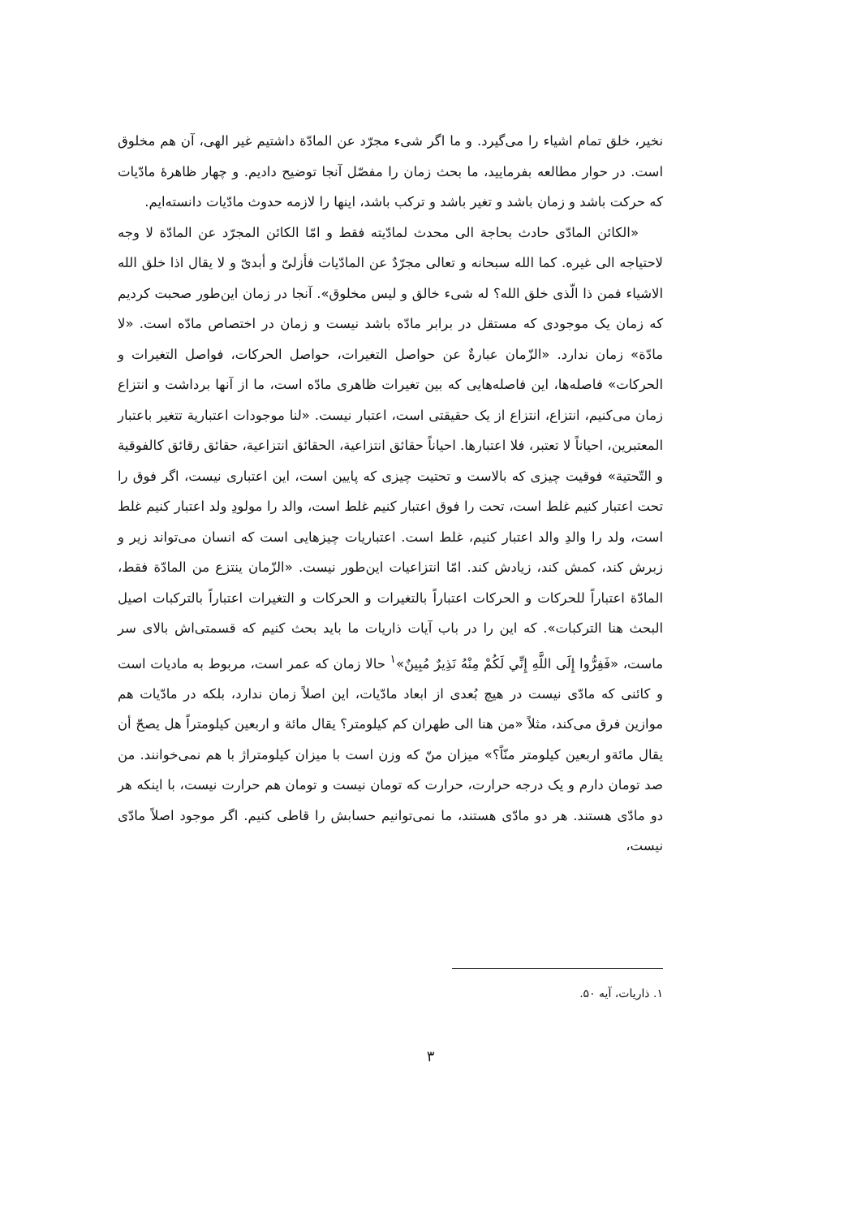نخیر، خلق تمام اشیاء را می‌گیرد. و ما اگر شیء مجرّد عن المادّة داشتیم غیر الهی، آن هم مخلوق است. در حوار مطالعه بفرمایید، ما بحث زمان را مفصّل آنجا توضیح دادیم. و چهار ظاهرهٔ مادّیات که حرکت باشد و زمان باشد و تغیر باشد و ترکب باشد، اینها را لازمه حدوث مادّیات دانسته‌ایم.
«الکائن المادّی حادث بحاجة الی محدث لمادّیته فقط و امّا الکائن المجرّد عن المادّة لا وجه لاحتیاجه الی غیره. کما الله سبحانه و تعالی مجرّدٌ عن المادّیات فأزلیّ و أبدیّ و لا یقال اذا خلق الله الاشیاء فمن ذا الّذی خلق الله؟ له شیء خالق و لیس مخلوق». آنجا در زمان این‌طور صحبت کردیم که زمان یک موجودی که مستقل در برابر مادّه باشد نیست و زمان در اختصاص مادّه است. «لا مادّة» زمان ندارد. «الزّمان عبارةٌ عن حواصل التغیرات، حواصل الحرکات، فواصل التغیرات و الحرکات» فاصله‌ها، این فاصله‌هایی که بین تغیرات ظاهری مادّه است، ما از آنها برداشت و انتزاع زمان می‌کنیم، انتزاع، انتزاع از یک حقیقتی است، اعتبار نیست. «لنا موجودات اعتباریة تتغیر باعتبار المعتبرین، احیاناً لا تعتبر، فلا اعتبارها. احیاناً حقائق انتزاعیة، الحقائق انتزاعیة، حقائق رقائق کالفوقیة و التّحتیة» فوقیت چیزی که بالاست و تحتیت چیزی که پایین است، این اعتباری نیست، اگر فوق را تحت اعتبار کنیم غلط است، تحت را فوق اعتبار کنیم غلط است، والد را مولودِ ولد اعتبار کنیم غلط است، ولد را والدِ والد اعتبار کنیم، غلط است. اعتباریات چیزهایی است که انسان می‌تواند زیر و زبرش کند، کمش کند، زیادش کند. امّا انتزاعیات این‌طور نیست. «الزّمان ینتزع من المادّة فقط، المادّة اعتباراً للحرکات و الحرکات اعتباراً بالتغیرات و الحرکات و التغیرات اعتباراً بالترکبات اصیل البحث هنا الترکبات». که این را در باب آیات ذاریات ما باید بحث کنیم که قسمتی‌اش بالای سر ماست، «فَفِرُّوا إِلَی اللَّهِ إِنِّي لَکُمْ مِنْهُ نَذِيرٌ مُبِينٌ»<sup>۱</sup> حالا زمان که عمر است، مربوط به مادیات است و کائنی که مادّی نیست در هیچ بُعدی از ابعاد مادّیات، این اصلاً زمان ندارد، بلکه در مادّیات هم موازین فرق می‌کند، مثلاً «من هنا الی طهران کم کیلومتر؟ یقال مائة و اربعین کیلومتراً هل یصحّ أن یقال مائةو اربعین کیلومتر منّاً؟» میزان منّ که وزن است با میزان کیلومتراژ با هم نمی‌خوانند. من صد تومان دارم و یک درجه حرارت، حرارت که تومان نیست و تومان هم حرارت نیست، با اینکه هر دو مادّی هستند. هر دو مادّی هستند، ما نمی‌توانیم حسابش را قاطی کنیم. اگر موجود اصلاً مادّی نیست،
۱. ذاریات، آیه ۵۰.
۳